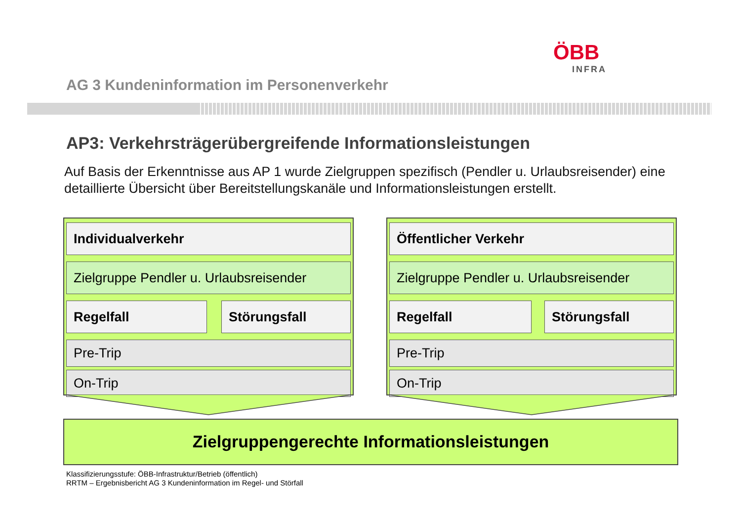ÖBB
INFRA
AG 3 Kundeninformation im Personenverkehr
AP3: Verkehrsträgerübergreifende Informationsleistungen
Auf Basis der Erkenntnisse aus AP 1 wurde Zielgruppen spezifisch (Pendler u. Urlaubsreisender) eine detaillierte Übersicht über Bereitstellungskanäle und Informationsleistungen erstellt.
Individualverkehr
Zielgruppe Pendler u. Urlaubsreisender
Regelfall Störungsfall
Pre-Trip
On-Trip
Öffentlicher Verkehr
Zielgruppe Pendler u. Urlaubsreisender
Regelfall Störungsfall
Pre-Trip
On-Trip
Zielgruppengerechte Informationsleistungen
Klassifizierungsstufe: ÖBB-Infrastruktur/Betrieb (öffentlich)
RRTM – Ergebnisbericht AG 3 Kundeninformation im Regel- und Störfall